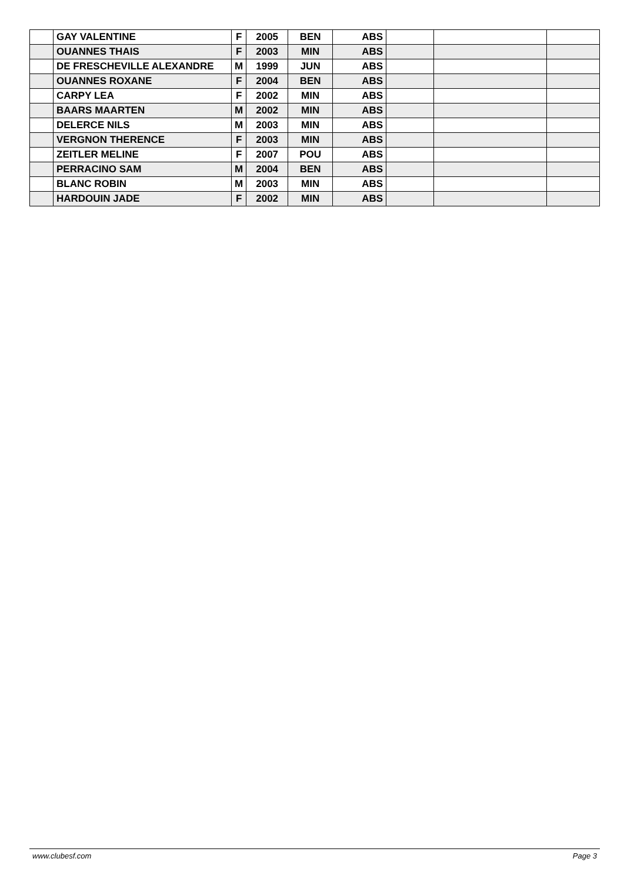| | GAY VALENTINE | F | 2005 | BEN | ABS | | | |
| | OUANNES THAIS | F | 2003 | MIN | ABS | | | |
| | DE FRESCHEVILLE ALEXANDRE | M | 1999 | JUN | ABS | | | |
| | OUANNES ROXANE | F | 2004 | BEN | ABS | | | |
| | CARPY LEA | F | 2002 | MIN | ABS | | | |
| | BAARS MAARTEN | M | 2002 | MIN | ABS | | | |
| | DELERCE NILS | M | 2003 | MIN | ABS | | | |
| | VERGNON THERENCE | F | 2003 | MIN | ABS | | | |
| | ZEITLER MELINE | F | 2007 | POU | ABS | | | |
| | PERRACINO SAM | M | 2004 | BEN | ABS | | | |
| | BLANC ROBIN | M | 2003 | MIN | ABS | | | |
| | HARDOUIN JADE | F | 2002 | MIN | ABS | | | |
www.clubesf.com Page 3